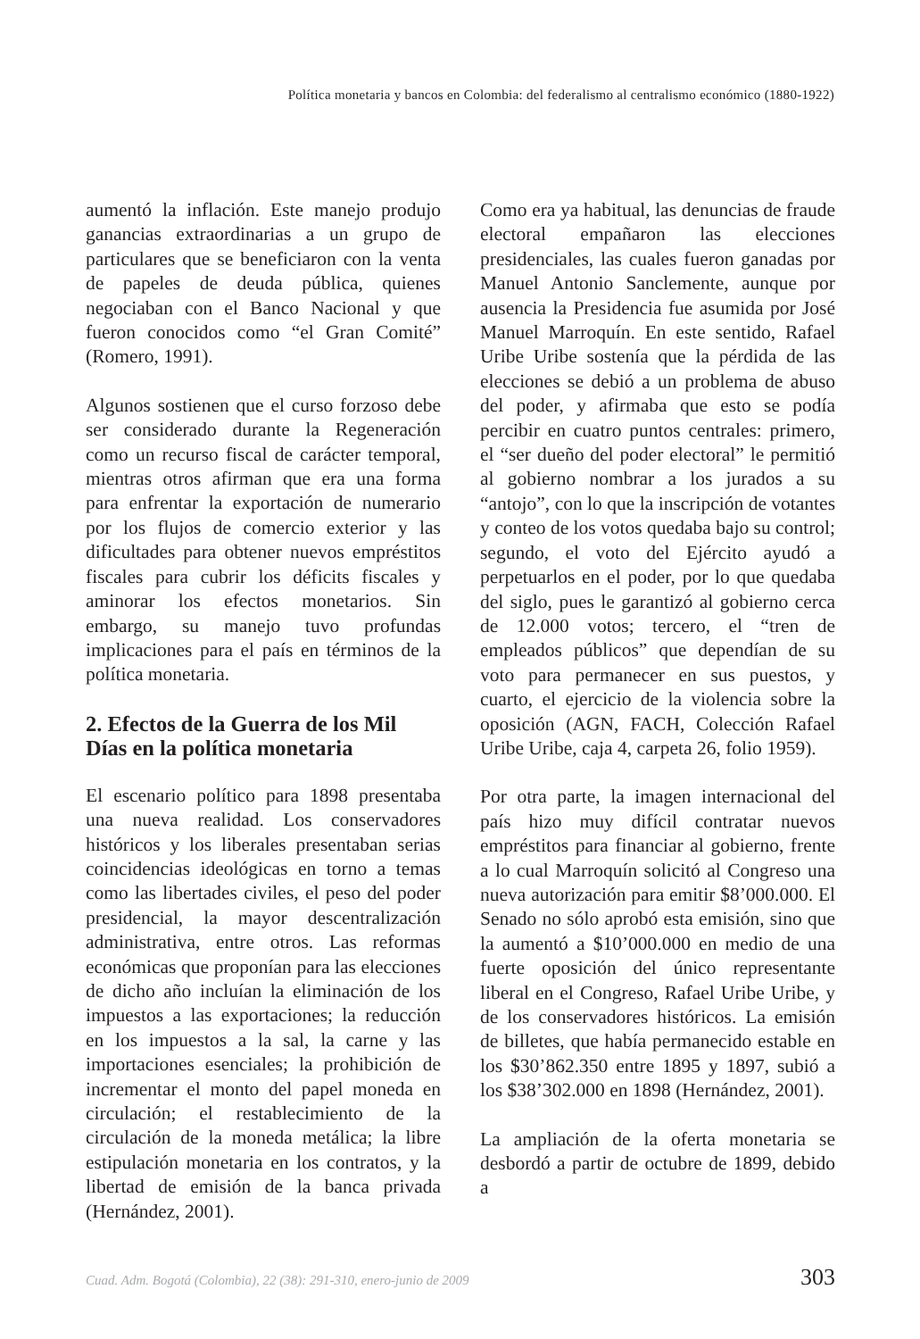Política monetaria y bancos en Colombia: del federalismo al centralismo económico (1880-1922)
aumentó la inflación. Este manejo produjo ganancias extraordinarias a un grupo de particulares que se beneficiaron con la venta de papeles de deuda pública, quienes negociaban con el Banco Nacional y que fueron conocidos como “el Gran Comité” (Romero, 1991).
Algunos sostienen que el curso forzoso debe ser considerado durante la Regeneración como un recurso fiscal de carácter temporal, mientras otros afirman que era una forma para enfrentar la exportación de numerario por los flujos de comercio exterior y las dificultades para obtener nuevos empréstitos fiscales para cubrir los déficits fiscales y aminorar los efectos monetarios. Sin embargo, su manejo tuvo profundas implicaciones para el país en términos de la política monetaria.
2. Efectos de la Guerra de los Mil Días en la política monetaria
El escenario político para 1898 presentaba una nueva realidad. Los conservadores históricos y los liberales presentaban serias coincidencias ideológicas en torno a temas como las libertades civiles, el peso del poder presidencial, la mayor descentralización administrativa, entre otros. Las reformas económicas que proponían para las elecciones de dicho año incluían la eliminación de los impuestos a las exportaciones; la reducción en los impuestos a la sal, la carne y las importaciones esenciales; la prohibición de incrementar el monto del papel moneda en circulación; el restablecimiento de la circulación de la moneda metálica; la libre estipulación monetaria en los contratos, y la libertad de emisión de la banca privada (Hernández, 2001).
Como era ya habitual, las denuncias de fraude electoral empañaron las elecciones presidenciales, las cuales fueron ganadas por Manuel Antonio Sanclemente, aunque por ausencia la Presidencia fue asumida por José Manuel Marroquín. En este sentido, Rafael Uribe Uribe sostenía que la pérdida de las elecciones se debió a un problema de abuso del poder, y afirmaba que esto se podía percibir en cuatro puntos centrales: primero, el “ser dueño del poder electoral” le permitió al gobierno nombrar a los jurados a su “antojo”, con lo que la inscripción de votantes y conteo de los votos quedaba bajo su control; segundo, el voto del Ejército ayudó a perpetuarlos en el poder, por lo que quedaba del siglo, pues le garantizó al gobierno cerca de 12.000 votos; tercero, el “tren de empleados públicos” que dependían de su voto para permanecer en sus puestos, y cuarto, el ejercicio de la violencia sobre la oposición (AGN, FACH, Colección Rafael Uribe Uribe, caja 4, carpeta 26, folio 1959).
Por otra parte, la imagen internacional del país hizo muy difícil contratar nuevos empréstitos para financiar al gobierno, frente a lo cual Marroquín solicitó al Congreso una nueva autorización para emitir $8’000.000. El Senado no sólo aprobó esta emisión, sino que la aumentó a $10’000.000 en medio de una fuerte oposición del único representante liberal en el Congreso, Rafael Uribe Uribe, y de los conservadores históricos. La emisión de billetes, que había permanecido estable en los $30’862.350 entre 1895 y 1897, subió a los $38’302.000 en 1898 (Hernández, 2001).
La ampliación de la oferta monetaria se desbordó a partir de octubre de 1899, debido a
Cuad. Adm. Bogotá (Colombia), 22 (38): 291-310, enero-junio de 2009 303